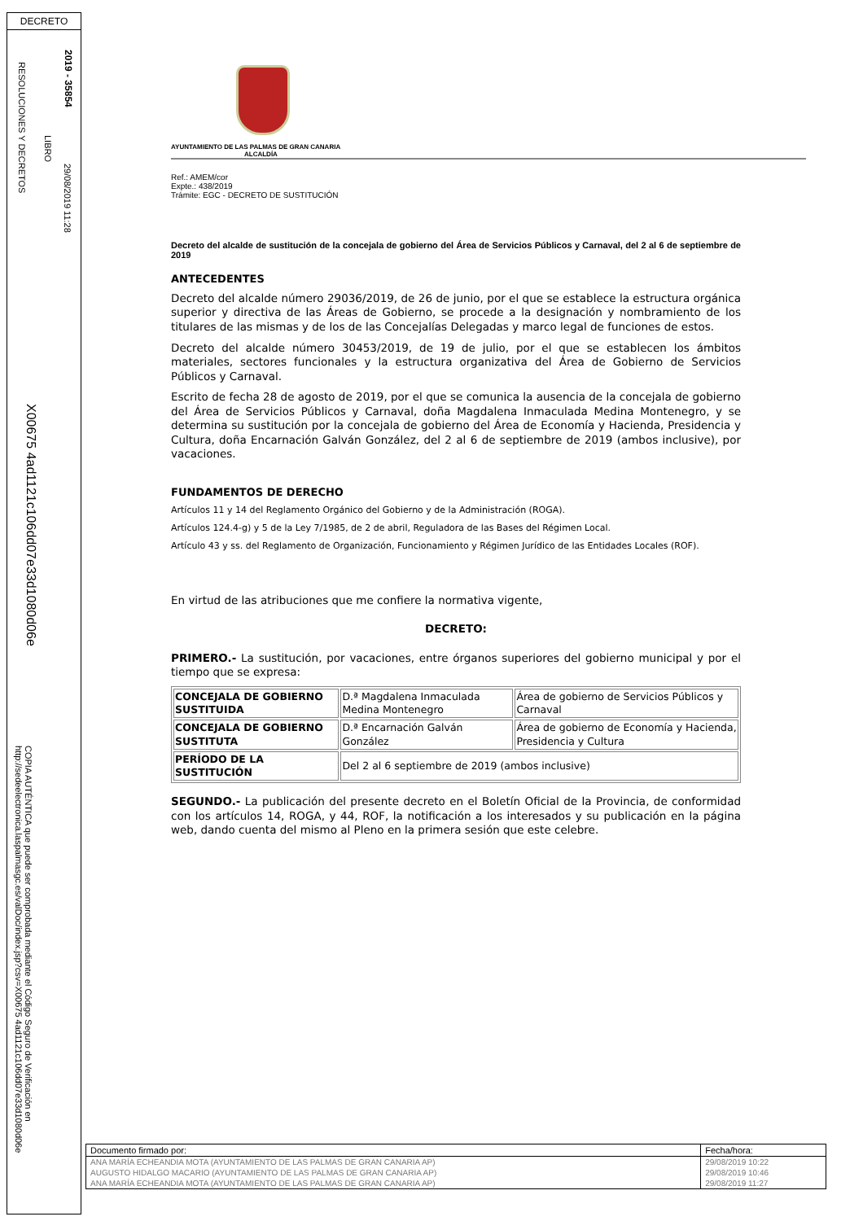DECRETO
2019 - 35854
29/08/2019 11:28
LIBRO
RESOLUCIONES Y DECRETOS
X00675 4ad1121c106dd07e33d1080d06e
COPIA AUTÉNTICA que puede ser comprobada mediante el Código Seguro de Verificación en http://sedeelectronica.laspalmasgc.es/valDoc/index.jsp?csv=X00675 4ad1121c106dd07e33d1080d06e
AYUNTAMIENTO DE LAS PALMAS DE GRAN CANARIA
ALCALDÍA
Ref.: AMEM/cor
Expte.: 438/2019
Trámite: EGC - DECRETO DE SUSTITUCIÓN
Decreto del alcalde de sustitución de la concejala de gobierno del Área de Servicios Públicos y Carnaval, del 2 al 6 de septiembre de 2019
ANTECEDENTES
Decreto del alcalde número 29036/2019, de 26 de junio, por el que se establece la estructura orgánica superior y directiva de las Áreas de Gobierno, se procede a la designación y nombramiento de los titulares de las mismas y de los de las Concejalías Delegadas y marco legal de funciones de estos.
Decreto del alcalde número 30453/2019, de 19 de julio, por el que se establecen los ámbitos materiales, sectores funcionales y la estructura organizativa del Área de Gobierno de Servicios Públicos y Carnaval.
Escrito de fecha 28 de agosto de 2019, por el que se comunica la ausencia de la concejala de gobierno del Área de Servicios Públicos y Carnaval, doña Magdalena Inmaculada Medina Montenegro, y se determina su sustitución por la concejala de gobierno del Área de Economía y Hacienda, Presidencia y Cultura, doña Encarnación Galván González, del 2 al 6 de septiembre de 2019 (ambos inclusive), por vacaciones.
FUNDAMENTOS DE DERECHO
Artículos 11 y 14 del Reglamento Orgánico del Gobierno y de la Administración (ROGA).
Artículos 124.4-g) y 5 de la Ley 7/1985, de 2 de abril, Reguladora de las Bases del Régimen Local.
Artículo 43 y ss. del Reglamento de Organización, Funcionamiento y Régimen Jurídico de las Entidades Locales (ROF).
En virtud de las atribuciones que me confiere la normativa vigente,
DECRETO:
PRIMERO.- La sustitución, por vacaciones, entre órganos superiores del gobierno municipal y por el tiempo que se expresa:
| CONCEJALA DE GOBIERNO SUSTITUIDA | D.ª Magdalena Inmaculada Medina Montenegro | Área de gobierno de Servicios Públicos y Carnaval |
| CONCEJALA DE GOBIERNO SUSTITUTA | D.ª Encarnación Galván González | Área de gobierno de Economía y Hacienda, Presidencia y Cultura |
| PERÍODO DE LA SUSTITUCIÓN | Del 2 al 6 septiembre de 2019 (ambos inclusive) | |
SEGUNDO.- La publicación del presente decreto en el Boletín Oficial de la Provincia, de conformidad con los artículos 14, ROGA, y 44, ROF, la notificación a los interesados y su publicación en la página web, dando cuenta del mismo al Pleno en la primera sesión que este celebre.
| Documento firmado por: | Fecha/hora: |
| ANA MARÍA ECHEANDIA MOTA (AYUNTAMIENTO DE LAS PALMAS DE GRAN CANARIA AP) | 29/08/2019 10:22 |
| AUGUSTO HIDALGO MACARIO (AYUNTAMIENTO DE LAS PALMAS DE GRAN CANARIA AP) | 29/08/2019 10:46 |
| ANA MARÍA ECHEANDIA MOTA (AYUNTAMIENTO DE LAS PALMAS DE GRAN CANARIA AP) | 29/08/2019 11:27 |